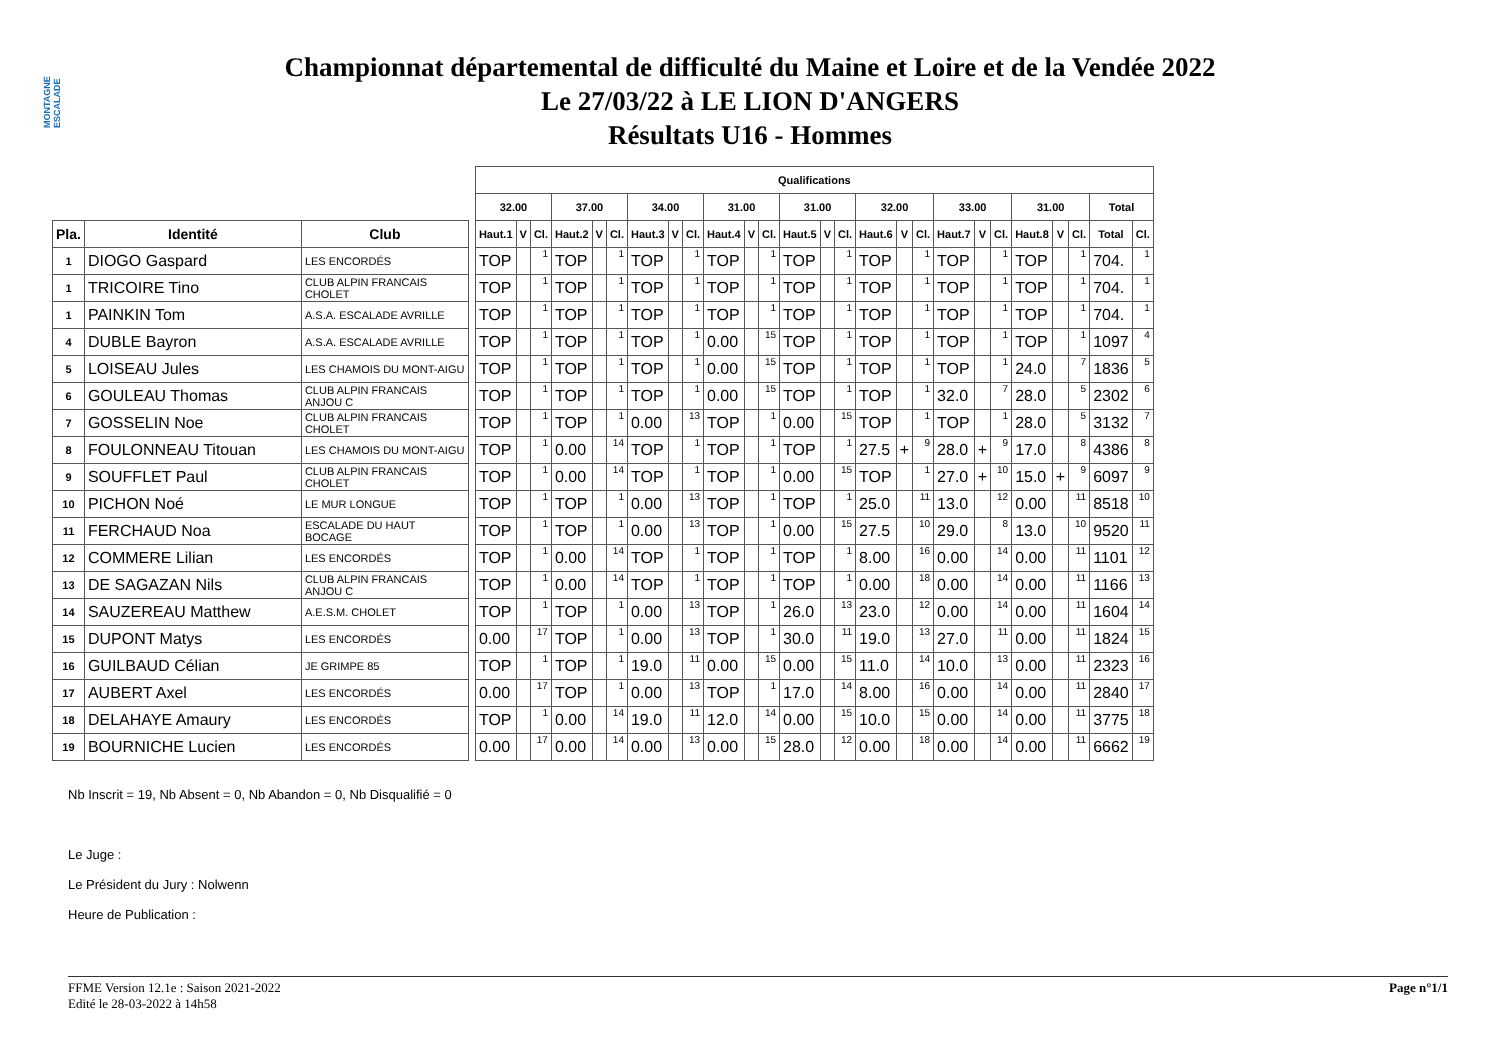MONTAGNE ESCALADE
Championnat départemental de difficulté du Maine et Loire et de la Vendée 2022
Le 27/03/22 à LE LION D'ANGERS
Résultats U16 - Hommes
| | | | | Qualifications | | | | | | | | | | | | | | | | | | | | | | | | | |
| | | | | 32.00 | | | 37.00 | | | 34.00 | | | 31.00 | | | 31.00 | | | 32.00 | | | 33.00 | | | 31.00 | | | Total | |
| Pla. | Identité | Club | | Haut.1 | V | Cl. | Haut.2 | V | Cl. | Haut.3 | V | Cl. | Haut.4 | V | Cl. | Haut.5 | V | Cl. | Haut.6 | V | Cl. | Haut.7 | V | Cl. | Haut.8 | V | Cl. | Total | Cl. |
| 1 | DIOGO Gaspard | LES ENCORDÉS | | TOP | | 1 | TOP | | 1 | TOP | | 1 | TOP | | 1 | TOP | | 1 | TOP | | 1 | TOP | | 1 | TOP | | 1 | 704. | 1 |
| 1 | TRICOIRE Tino | CLUB ALPIN FRANCAIS CHOLET | | TOP | | 1 | TOP | | 1 | TOP | | 1 | TOP | | 1 | TOP | | 1 | TOP | | 1 | TOP | | 1 | TOP | | 1 | 704. | 1 |
| 1 | PAINKIN Tom | A.S.A. ESCALADE AVRILLE | | TOP | | 1 | TOP | | 1 | TOP | | 1 | TOP | | 1 | TOP | | 1 | TOP | | 1 | TOP | | 1 | TOP | | 1 | 704. | 1 |
| 4 | DUBLE Bayron | A.S.A. ESCALADE AVRILLE | | TOP | | 1 | TOP | | 1 | TOP | | 1 | 0.00 | | 15 | TOP | | 1 | TOP | | 1 | TOP | | 1 | TOP | | 1 | 1097 | 4 |
| 5 | LOISEAU Jules | LES CHAMOIS DU MONT-AIGU | | TOP | | 1 | TOP | | 1 | TOP | | 1 | 0.00 | | 15 | TOP | | 1 | TOP | | 1 | TOP | | 1 | 24.0 | | 7 | 1836 | 5 |
| 6 | GOULEAU Thomas | CLUB ALPIN FRANCAIS ANJOU C | | TOP | | 1 | TOP | | 1 | TOP | | 1 | 0.00 | | 15 | TOP | | 1 | TOP | | 1 | 32.0 | | 7 | 28.0 | | 5 | 2302 | 6 |
| 7 | GOSSELIN Noe | CLUB ALPIN FRANCAIS CHOLET | | TOP | | 1 | TOP | | 1 | 0.00 | | 13 | TOP | | 1 | 0.00 | | 15 | TOP | | 1 | TOP | | 1 | 28.0 | | 5 | 3132 | 7 |
| 8 | FOULONNEAU Titouan | LES CHAMOIS DU MONT-AIGU | | TOP | | 1 | 0.00 | | 14 | TOP | | 1 | TOP | | 1 | TOP | | 1 | 27.5 | + | 9 | 28.0 | + | 9 | 17.0 | | 8 | 4386 | 8 |
| 9 | SOUFFLET Paul | CLUB ALPIN FRANCAIS CHOLET | | TOP | | 1 | 0.00 | | 14 | TOP | | 1 | TOP | | 1 | 0.00 | | 15 | TOP | | 1 | 27.0 | + | 10 | 15.0 | + | 9 | 6097 | 9 |
| 10 | PICHON Noé | LE MUR LONGUE | | TOP | | 1 | TOP | | 1 | 0.00 | | 13 | TOP | | 1 | TOP | | 1 | 25.0 | | 11 | 13.0 | | 12 | 0.00 | | 11 | 8518 | 10 |
| 11 | FERCHAUD Noa | ESCALADE DU HAUT BOCAGE | | TOP | | 1 | TOP | | 1 | 0.00 | | 13 | TOP | | 1 | 0.00 | | 15 | 27.5 | | 10 | 29.0 | | 8 | 13.0 | | 10 | 9520 | 11 |
| 12 | COMMERE Lilian | LES ENCORDÉS | | TOP | | 1 | 0.00 | | 14 | TOP | | 1 | TOP | | 1 | TOP | | 1 | 8.00 | | 16 | 0.00 | | 14 | 0.00 | | 11 | 1101 | 12 |
| 13 | DE SAGAZAN Nils | CLUB ALPIN FRANCAIS ANJOU C | | TOP | | 1 | 0.00 | | 14 | TOP | | 1 | TOP | | 1 | TOP | | 1 | 0.00 | | 18 | 0.00 | | 14 | 0.00 | | 11 | 1166 | 13 |
| 14 | SAUZEREAU Matthew | A.E.S.M. CHOLET | | TOP | | 1 | TOP | | 1 | 0.00 | | 13 | TOP | | 1 | 26.0 | | 13 | 23.0 | | 12 | 0.00 | | 14 | 0.00 | | 11 | 1604 | 14 |
| 15 | DUPONT Matys | LES ENCORDÉS | | 0.00 | | 17 | TOP | | 1 | 0.00 | | 13 | TOP | | 1 | 30.0 | | 11 | 19.0 | | 13 | 27.0 | | 11 | 0.00 | | 11 | 1824 | 15 |
| 16 | GUILBAUD Célian | JE GRIMPE 85 | | TOP | | 1 | TOP | | 1 | 19.0 | | 11 | 0.00 | | 15 | 0.00 | | 15 | 11.0 | | 14 | 10.0 | | 13 | 0.00 | | 11 | 2323 | 16 |
| 17 | AUBERT Axel | LES ENCORDÉS | | 0.00 | | 17 | TOP | | 1 | 0.00 | | 13 | TOP | | 1 | 17.0 | | 14 | 8.00 | | 16 | 0.00 | | 14 | 0.00 | | 11 | 2840 | 17 |
| 18 | DELAHAYE Amaury | LES ENCORDÉS | | TOP | | 1 | 0.00 | | 14 | 19.0 | | 11 | 12.0 | | 14 | 0.00 | | 15 | 10.0 | | 15 | 0.00 | | 14 | 0.00 | | 11 | 3775 | 18 |
| 19 | BOURNICHE Lucien | LES ENCORDÉS | | 0.00 | | 17 | 0.00 | | 14 | 0.00 | | 13 | 0.00 | | 15 | 28.0 | | 12 | 0.00 | | 18 | 0.00 | | 14 | 0.00 | | 11 | 6662 | 19 |
Nb Inscrit = 19, Nb Absent = 0, Nb Abandon = 0, Nb Disqualifié = 0
Le Juge :
Le Président du Jury : Nolwenn
Heure de Publication :
Page n°1/1 FFME Version 12.1e : Saison 2021-2022
Edité le 28-03-2022 à 14h58